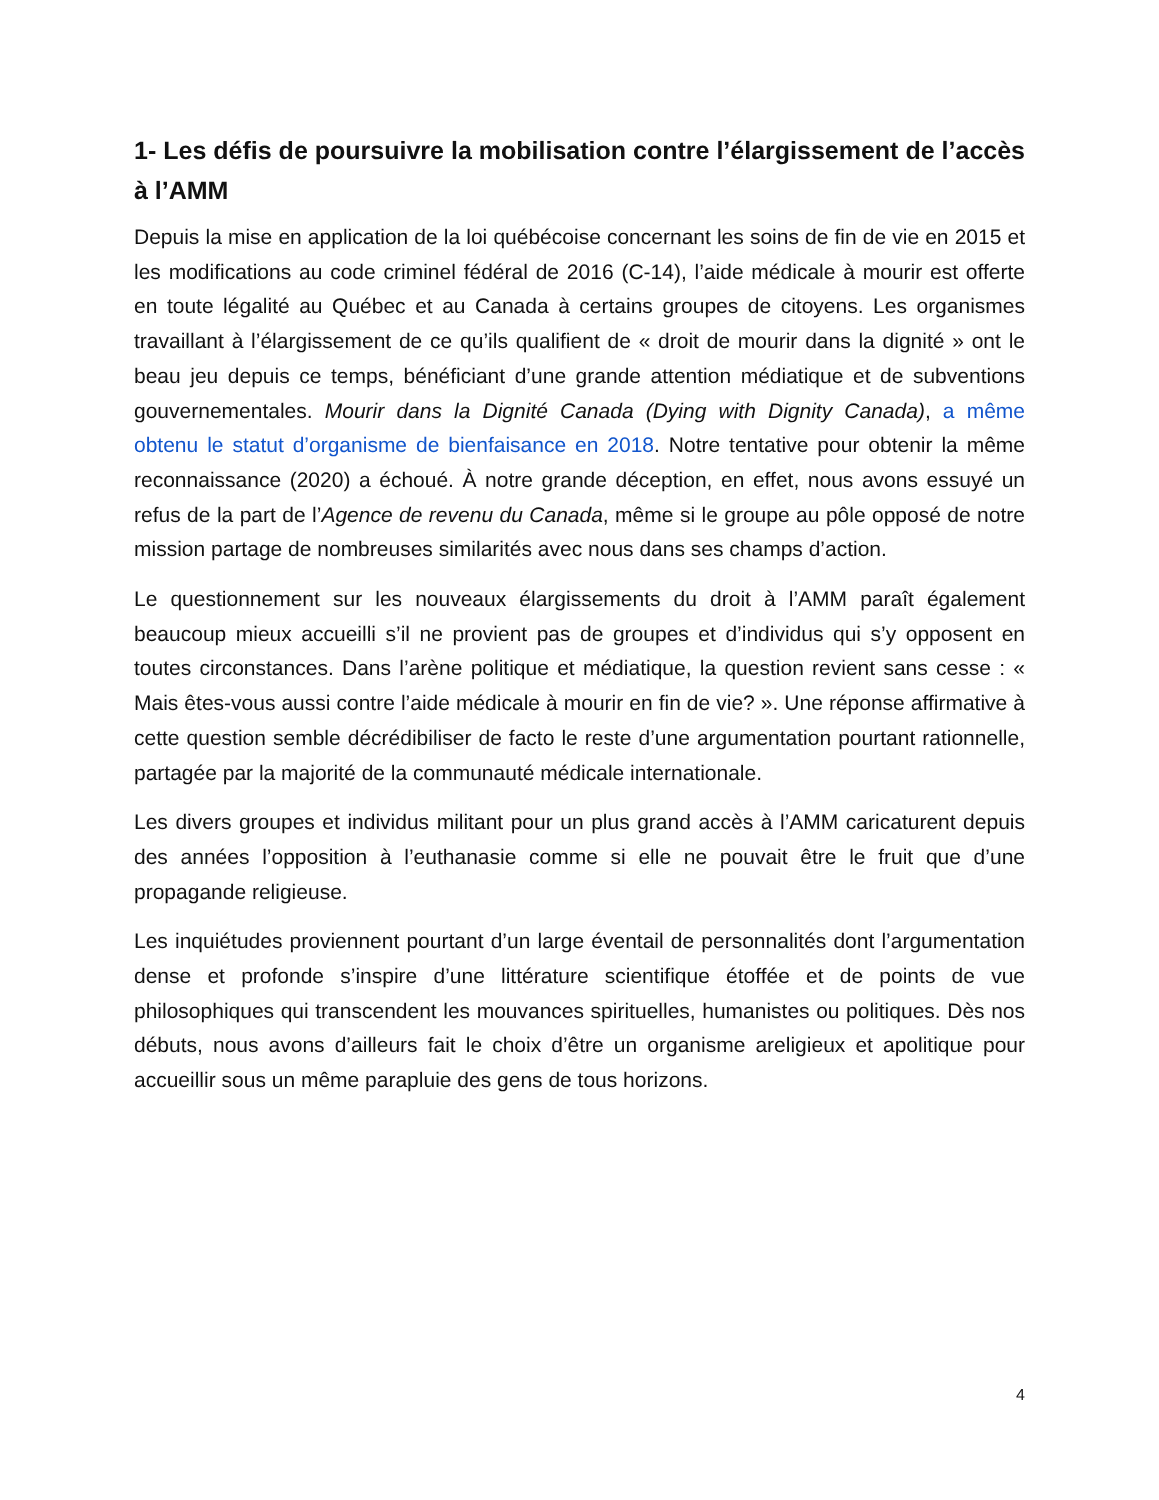1- Les défis de poursuivre la mobilisation contre l’élargissement de l’accès à l’AMM
Depuis la mise en application de la loi québécoise concernant les soins de fin de vie en 2015 et les modifications au code criminel fédéral de 2016 (C-14), l’aide médicale à mourir est offerte en toute légalité au Québec et au Canada à certains groupes de citoyens. Les organismes travaillant à l’élargissement de ce qu’ils qualifient de « droit de mourir dans la dignité » ont le beau jeu depuis ce temps, bénéficiant d’une grande attention médiatique et de subventions gouvernementales. Mourir dans la Dignité Canada (Dying with Dignity Canada), a même obtenu le statut d’organisme de bienfaisance en 2018. Notre tentative pour obtenir la même reconnaissance (2020) a échoué. À notre grande déception, en effet, nous avons essuyé un refus de la part de l’Agence de revenu du Canada, même si le groupe au pôle opposé de notre mission partage de nombreuses similarités avec nous dans ses champs d’action.
Le questionnement sur les nouveaux élargissements du droit à l’AMM paraît également beaucoup mieux accueilli s’il ne provient pas de groupes et d’individus qui s’y opposent en toutes circonstances. Dans l’arène politique et médiatique, la question revient sans cesse : « Mais êtes-vous aussi contre l’aide médicale à mourir en fin de vie? ». Une réponse affirmative à cette question semble décrédibiliser de facto le reste d’une argumentation pourtant rationnelle, partagée par la majorité de la communauté médicale internationale.
Les divers groupes et individus militant pour un plus grand accès à l’AMM caricaturent depuis des années l’opposition à l’euthanasie comme si elle ne pouvait être le fruit que d’une propagande religieuse.
Les inquiétudes proviennent pourtant d’un large éventail de personnalités dont l’argumentation dense et profonde s’inspire d’une littérature scientifique étoffée et de points de vue philosophiques qui transcendent les mouvances spirituelles, humanistes ou politiques. Dès nos débuts, nous avons d’ailleurs fait le choix d’être un organisme areligieux et apolitique pour accueillir sous un même parapluie des gens de tous horizons.
4